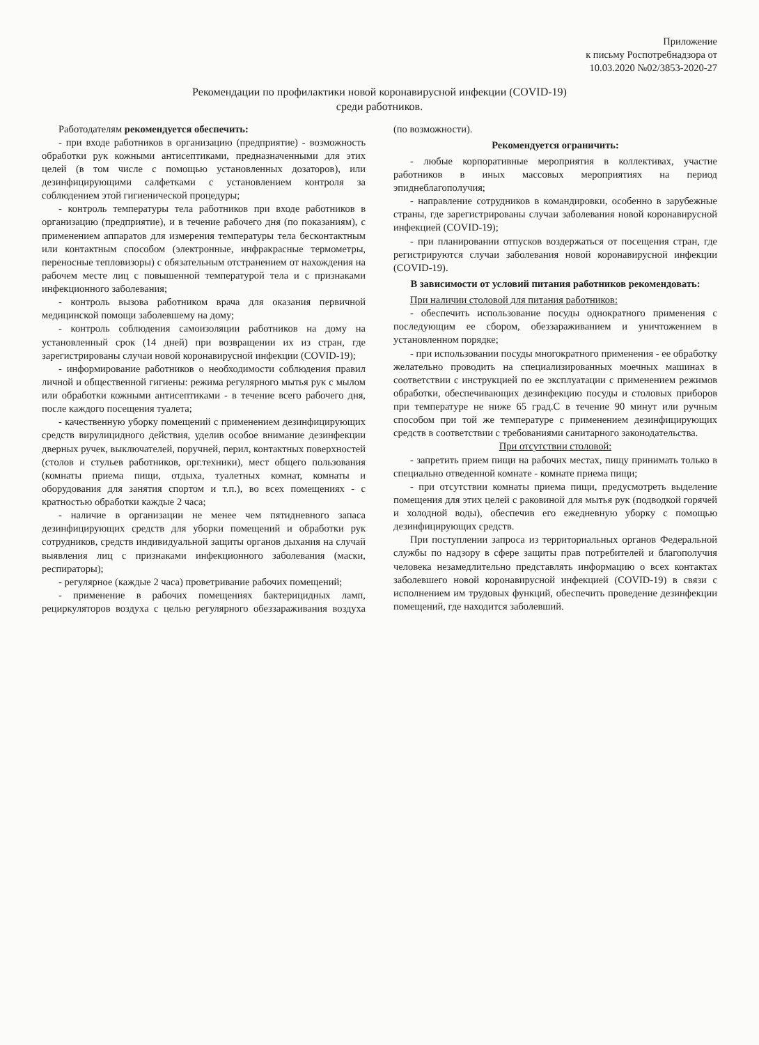Приложение
к письму Роспотребнадзора от
10.03.2020 №02/3853-2020-27
Рекомендации по профилактики новой коронавирусной инфекции (COVID-19)
среди работников.
Работодателям рекомендуется обеспечить:
- при входе работников в организацию (предприятие) - возможность обработки рук кожными антисептиками, предназначенными для этих целей (в том числе с помощью установленных дозаторов), или дезинфицирующими салфетками с установлением контроля за соблюдением этой гигиенической процедуры;
- контроль температуры тела работников при входе работников в организацию (предприятие), и в течение рабочего дня (по показаниям), с применением аппаратов для измерения температуры тела бесконтактным или контактным способом (электронные, инфракрасные термометры, переносные тепловизоры) с обязательным отстранением от нахождения на рабочем месте лиц с повышенной температурой тела и с признаками инфекционного заболевания;
- контроль вызова работником врача для оказания первичной медицинской помощи заболевшему на дому;
- контроль соблюдения самоизоляции работников на дому на установленный срок (14 дней) при возвращении их из стран, где зарегистрированы случаи новой коронавирусной инфекции (COVID-19);
- информирование работников о необходимости соблюдения правил личной и общественной гигиены: режима регулярного мытья рук с мылом или обработки кожными антисептиками - в течение всего рабочего дня, после каждого посещения туалета;
- качественную уборку помещений с применением дезинфицирующих средств вирулицидного действия, уделив особое внимание дезинфекции дверных ручек, выключателей, поручней, перил, контактных поверхностей (столов и стульев работников, орг.техники), мест общего пользования (комнаты приема пищи, отдыха, туалетных комнат, комнаты и оборудования для занятия спортом и т.п.), во всех помещениях - с кратностью обработки каждые 2 часа;
- наличие в организации не менее чем пятидневного запаса дезинфицирующих средств для уборки помещений и обработки рук сотрудников, средств индивидуальной защиты органов дыхания на случай выявления лиц с признаками инфекционного заболевания (маски, респираторы);
- регулярное (каждые 2 часа) проветривание рабочих помещений;
- применение в рабочих помещениях бактерицидных ламп, рециркуляторов воздуха с целью регулярного обеззараживания воздуха (по возможности).
Рекомендуется ограничить:
- любые корпоративные мероприятия в коллективах, участие работников в иных массовых мероприятиях на период эпиднеблагополучия;
- направление сотрудников в командировки, особенно в зарубежные страны, где зарегистрированы случаи заболевания новой коронавирусной инфекцией (COVID-19);
- при планировании отпусков воздержаться от посещения стран, где регистрируются случаи заболевания новой коронавирусной инфекции (COVID-19).
В зависимости от условий питания работников рекомендовать:
При наличии столовой для питания работников:
- обеспечить использование посуды однократного применения с последующим ее сбором, обеззараживанием и уничтожением в установленном порядке;
- при использовании посуды многократного применения - ее обработку желательно проводить на специализированных моечных машинах в соответствии с инструкцией по ее эксплуатации с применением режимов обработки, обеспечивающих дезинфекцию посуды и столовых приборов при температуре не ниже 65 град.С в течение 90 минут или ручным способом при той же температуре с применением дезинфицирующих средств в соответствии с требованиями санитарного законодательства.
При отсутствии столовой:
- запретить прием пищи на рабочих местах, пищу принимать только в специально отведенной комнате - комнате приема пищи;
- при отсутствии комнаты приема пищи, предусмотреть выделение помещения для этих целей с раковиной для мытья рук (подводкой горячей и холодной воды), обеспечив его ежедневную уборку с помощью дезинфицирующих средств.
При поступлении запроса из территориальных органов Федеральной службы по надзору в сфере защиты прав потребителей и благополучия человека незамедлительно представлять информацию о всех контактах заболевшего новой коронавирусной инфекцией (COVID-19) в связи с исполнением им трудовых функций, обеспечить проведение дезинфекции помещений, где находится заболевший.